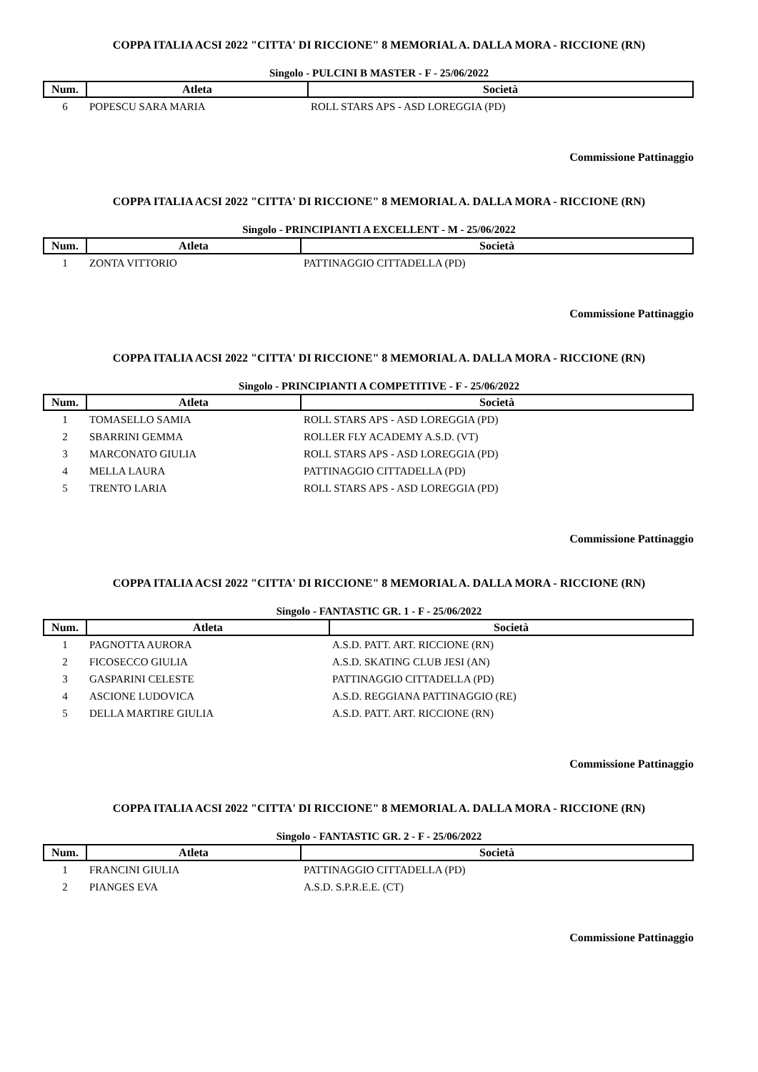COPPA ITALIA ACSI 2022 "CITTA' DI RICCIONE" 8 MEMORIAL A. DALLA MORA - RICCIONE (RN)
Singolo - PULCINI B MASTER - F - 25/06/2022
| Num. | Atleta | Società |
| --- | --- | --- |
| 6 | POPESCU SARA MARIA | ROLL STARS APS - ASD LOREGGIA (PD) |
Commissione Pattinaggio
COPPA ITALIA ACSI 2022 "CITTA' DI RICCIONE" 8 MEMORIAL A. DALLA MORA - RICCIONE (RN)
Singolo - PRINCIPIANTI A EXCELLENT - M - 25/06/2022
| Num. | Atleta | Società |
| --- | --- | --- |
| 1 | ZONTA VITTORIO | PATTINAGGIO CITTADELLA (PD) |
Commissione Pattinaggio
COPPA ITALIA ACSI 2022 "CITTA' DI RICCIONE" 8 MEMORIAL A. DALLA MORA - RICCIONE (RN)
Singolo - PRINCIPIANTI A COMPETITIVE - F - 25/06/2022
| Num. | Atleta | Società |
| --- | --- | --- |
| 1 | TOMASELLO SAMIA | ROLL STARS APS - ASD LOREGGIA (PD) |
| 2 | SBARRINI GEMMA | ROLLER FLY ACADEMY A.S.D. (VT) |
| 3 | MARCONATO GIULIA | ROLL STARS APS - ASD LOREGGIA (PD) |
| 4 | MELLA LAURA | PATTINAGGIO CITTADELLA (PD) |
| 5 | TRENTO LARIA | ROLL STARS APS - ASD LOREGGIA (PD) |
Commissione Pattinaggio
COPPA ITALIA ACSI 2022 "CITTA' DI RICCIONE" 8 MEMORIAL A. DALLA MORA - RICCIONE (RN)
Singolo - FANTASTIC GR. 1 - F - 25/06/2022
| Num. | Atleta | Società |
| --- | --- | --- |
| 1 | PAGNOTTA AURORA | A.S.D. PATT. ART. RICCIONE (RN) |
| 2 | FICOSECCO GIULIA | A.S.D. SKATING CLUB JESI (AN) |
| 3 | GASPARINI CELESTE | PATTINAGGIO CITTADELLA (PD) |
| 4 | ASCIONE LUDOVICA | A.S.D. REGGIANA PATTINAGGIO (RE) |
| 5 | DELLA MARTIRE GIULIA | A.S.D. PATT. ART. RICCIONE (RN) |
Commissione Pattinaggio
COPPA ITALIA ACSI 2022 "CITTA' DI RICCIONE" 8 MEMORIAL A. DALLA MORA - RICCIONE (RN)
Singolo - FANTASTIC GR. 2 - F - 25/06/2022
| Num. | Atleta | Società |
| --- | --- | --- |
| 1 | FRANCINI GIULIA | PATTINAGGIO CITTADELLA (PD) |
| 2 | PIANGES EVA | A.S.D. S.P.R.E.E. (CT) |
Commissione Pattinaggio